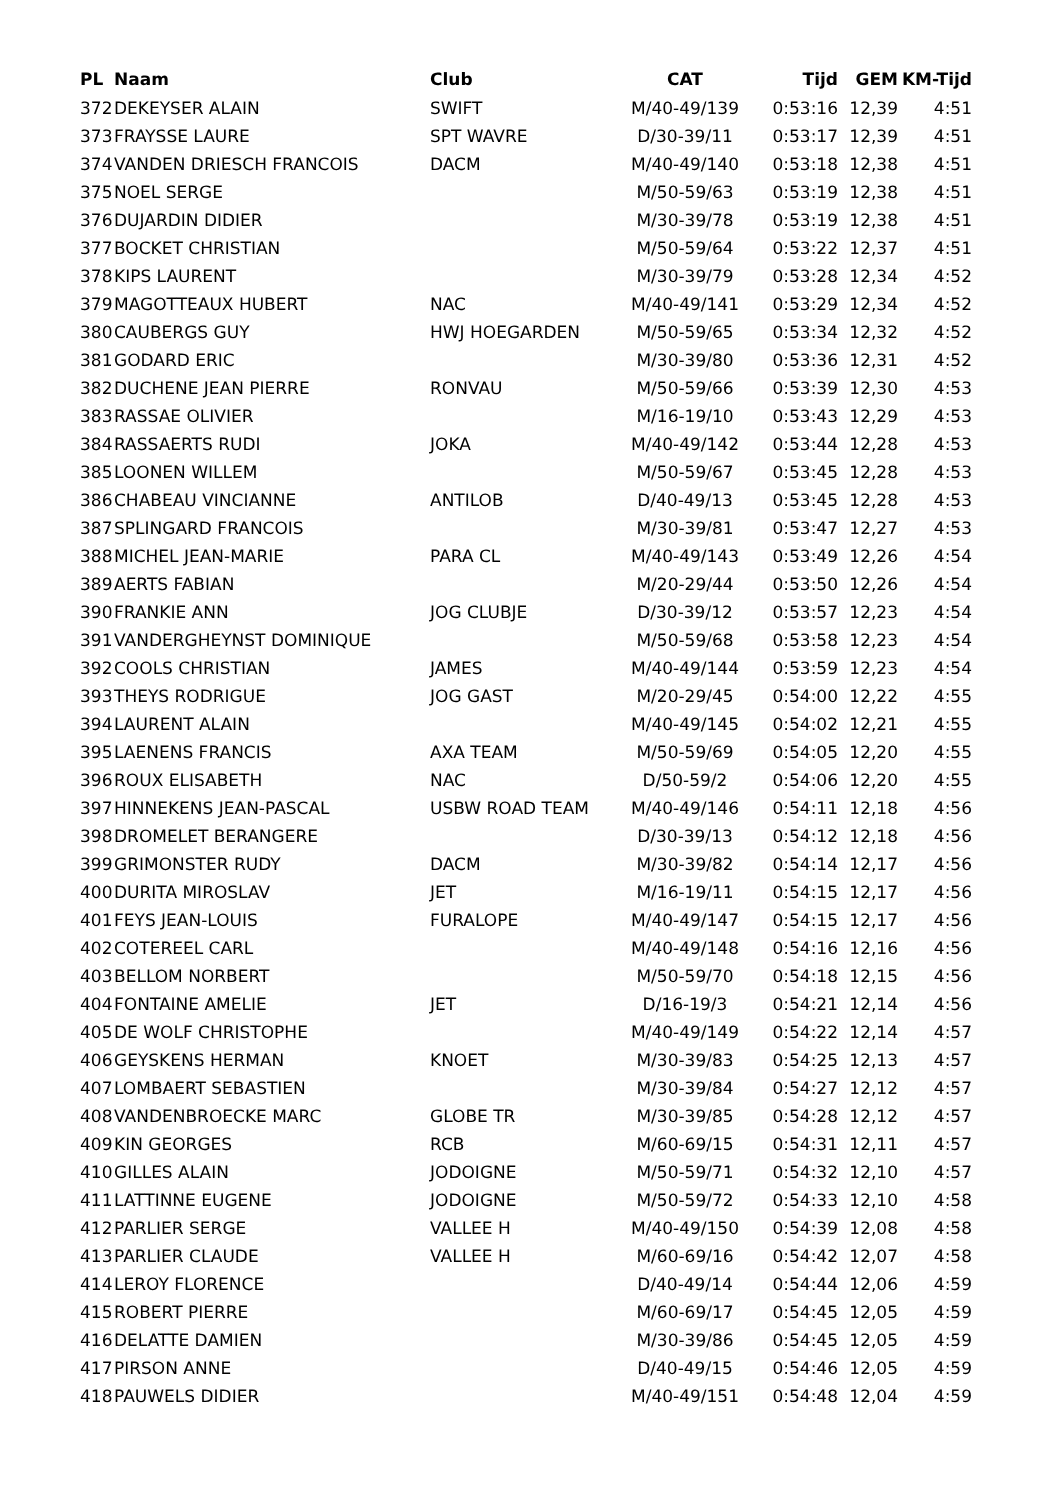| PL | Naam | Club | CAT | Tijd | GEM | KM-Tijd |
| --- | --- | --- | --- | --- | --- | --- |
| 372 | DEKEYSER ALAIN | SWIFT | M/40-49/139 | 0:53:16 | 12,39 | 4:51 |
| 373 | FRAYSSE LAURE | SPT WAVRE | D/30-39/11 | 0:53:17 | 12,39 | 4:51 |
| 374 | VANDEN DRIESCH FRANCOIS | DACM | M/40-49/140 | 0:53:18 | 12,38 | 4:51 |
| 375 | NOEL SERGE | | M/50-59/63 | 0:53:19 | 12,38 | 4:51 |
| 376 | DUJARDIN DIDIER | | M/30-39/78 | 0:53:19 | 12,38 | 4:51 |
| 377 | BOCKET CHRISTIAN | | M/50-59/64 | 0:53:22 | 12,37 | 4:51 |
| 378 | KIPS LAURENT | | M/30-39/79 | 0:53:28 | 12,34 | 4:52 |
| 379 | MAGOTTEAUX HUBERT | NAC | M/40-49/141 | 0:53:29 | 12,34 | 4:52 |
| 380 | CAUBERGS GUY | HWJ HOEGARDEN | M/50-59/65 | 0:53:34 | 12,32 | 4:52 |
| 381 | GODARD ERIC | | M/30-39/80 | 0:53:36 | 12,31 | 4:52 |
| 382 | DUCHENE JEAN PIERRE | RONVAU | M/50-59/66 | 0:53:39 | 12,30 | 4:53 |
| 383 | RASSAE OLIVIER | | M/16-19/10 | 0:53:43 | 12,29 | 4:53 |
| 384 | RASSAERTS RUDI | JOKA | M/40-49/142 | 0:53:44 | 12,28 | 4:53 |
| 385 | LOONEN WILLEM | | M/50-59/67 | 0:53:45 | 12,28 | 4:53 |
| 386 | CHABEAU VINCIANNE | ANTILOB | D/40-49/13 | 0:53:45 | 12,28 | 4:53 |
| 387 | SPLINGARD FRANCOIS | | M/30-39/81 | 0:53:47 | 12,27 | 4:53 |
| 388 | MICHEL JEAN-MARIE | PARA CL | M/40-49/143 | 0:53:49 | 12,26 | 4:54 |
| 389 | AERTS FABIAN | | M/20-29/44 | 0:53:50 | 12,26 | 4:54 |
| 390 | FRANKIE ANN | JOG CLUBJE | D/30-39/12 | 0:53:57 | 12,23 | 4:54 |
| 391 | VANDERGHEYNST DOMINIQUE | | M/50-59/68 | 0:53:58 | 12,23 | 4:54 |
| 392 | COOLS CHRISTIAN | JAMES | M/40-49/144 | 0:53:59 | 12,23 | 4:54 |
| 393 | THEYS RODRIGUE | JOG GAST | M/20-29/45 | 0:54:00 | 12,22 | 4:55 |
| 394 | LAURENT ALAIN | | M/40-49/145 | 0:54:02 | 12,21 | 4:55 |
| 395 | LAENENS FRANCIS | AXA TEAM | M/50-59/69 | 0:54:05 | 12,20 | 4:55 |
| 396 | ROUX ELISABETH | NAC | D/50-59/2 | 0:54:06 | 12,20 | 4:55 |
| 397 | HINNEKENS JEAN-PASCAL | USBW ROAD TEAM | M/40-49/146 | 0:54:11 | 12,18 | 4:56 |
| 398 | DROMELET BERANGERE | | D/30-39/13 | 0:54:12 | 12,18 | 4:56 |
| 399 | GRIMONSTER RUDY | DACM | M/30-39/82 | 0:54:14 | 12,17 | 4:56 |
| 400 | DURITA MIROSLAV | JET | M/16-19/11 | 0:54:15 | 12,17 | 4:56 |
| 401 | FEYS JEAN-LOUIS | FURALOPE | M/40-49/147 | 0:54:15 | 12,17 | 4:56 |
| 402 | COTEREEL CARL | | M/40-49/148 | 0:54:16 | 12,16 | 4:56 |
| 403 | BELLOM NORBERT | | M/50-59/70 | 0:54:18 | 12,15 | 4:56 |
| 404 | FONTAINE AMELIE | JET | D/16-19/3 | 0:54:21 | 12,14 | 4:56 |
| 405 | DE WOLF CHRISTOPHE | | M/40-49/149 | 0:54:22 | 12,14 | 4:57 |
| 406 | GEYSKENS HERMAN | KNOET | M/30-39/83 | 0:54:25 | 12,13 | 4:57 |
| 407 | LOMBAERT SEBASTIEN | | M/30-39/84 | 0:54:27 | 12,12 | 4:57 |
| 408 | VANDENBROECKE MARC | GLOBE TR | M/30-39/85 | 0:54:28 | 12,12 | 4:57 |
| 409 | KIN GEORGES | RCB | M/60-69/15 | 0:54:31 | 12,11 | 4:57 |
| 410 | GILLES ALAIN | JODOIGNE | M/50-59/71 | 0:54:32 | 12,10 | 4:57 |
| 411 | LATTINNE EUGENE | JODOIGNE | M/50-59/72 | 0:54:33 | 12,10 | 4:58 |
| 412 | PARLIER SERGE | VALLEE H | M/40-49/150 | 0:54:39 | 12,08 | 4:58 |
| 413 | PARLIER CLAUDE | VALLEE H | M/60-69/16 | 0:54:42 | 12,07 | 4:58 |
| 414 | LEROY FLORENCE | | D/40-49/14 | 0:54:44 | 12,06 | 4:59 |
| 415 | ROBERT PIERRE | | M/60-69/17 | 0:54:45 | 12,05 | 4:59 |
| 416 | DELATTE DAMIEN | | M/30-39/86 | 0:54:45 | 12,05 | 4:59 |
| 417 | PIRSON ANNE | | D/40-49/15 | 0:54:46 | 12,05 | 4:59 |
| 418 | PAUWELS DIDIER | | M/40-49/151 | 0:54:48 | 12,04 | 4:59 |